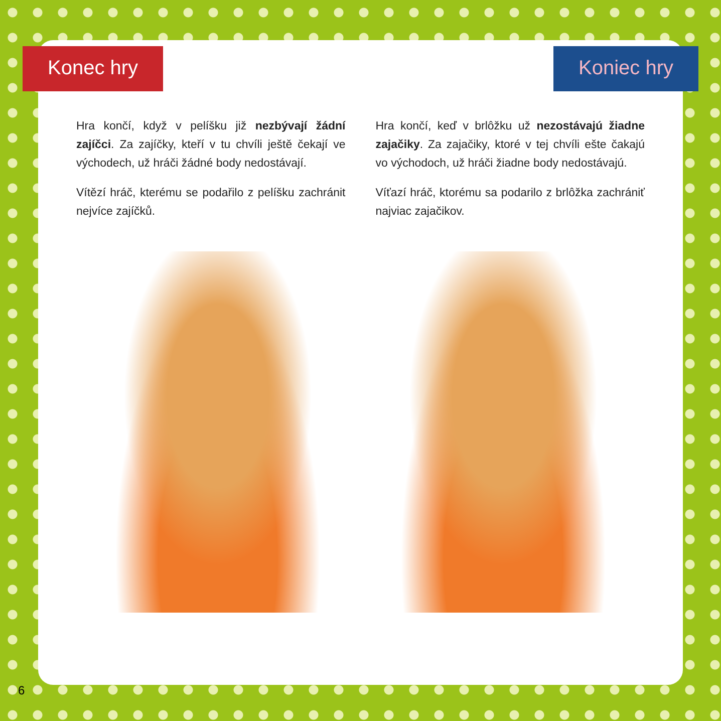Konec hry Koniec hry
Hra končí, když v pelíšku již nezbývají žádní zajíčci. Za zajíčky, kteří v tu chvíli ještě čekají ve východech, už hráči žádné body nedostávají.
Vítězí hráč, kterému se podařilo z pelíšku zachránit nejvíce zajíčků.
Hra končí, keď v brlôžku už nezostávajú žiadne zajačiky. Za zajačiky, ktoré v tej chvíli ešte čakajú vo východoch, už hráči žiadne body nedostávajú.
Víťazí hráč, ktorému sa podarilo z brlôžka zachrániť najviac zajačikov.
6